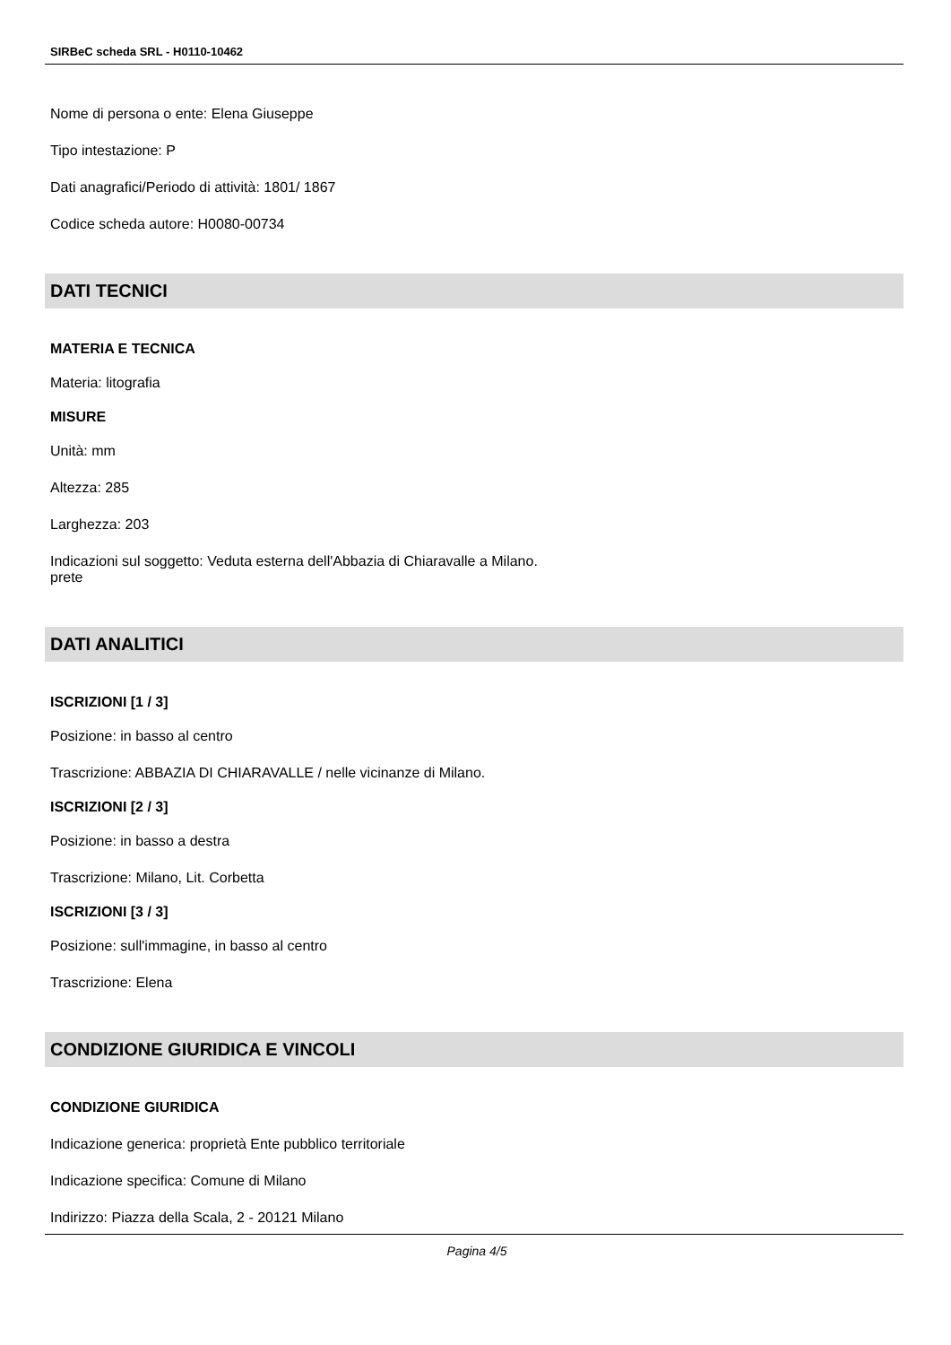SIRBeC scheda SRL - H0110-10462
Nome di persona o ente: Elena Giuseppe
Tipo intestazione: P
Dati anagrafici/Periodo di attività: 1801/ 1867
Codice scheda autore: H0080-00734
DATI TECNICI
MATERIA E TECNICA
Materia: litografia
MISURE
Unità: mm
Altezza: 285
Larghezza: 203
Indicazioni sul soggetto: Veduta esterna dell'Abbazia di Chiaravalle a Milano.
prete
DATI ANALITICI
ISCRIZIONI [1 / 3]
Posizione: in basso al centro
Trascrizione: ABBAZIA DI CHIARAVALLE / nelle vicinanze di Milano.
ISCRIZIONI [2 / 3]
Posizione: in basso a destra
Trascrizione: Milano, Lit. Corbetta
ISCRIZIONI [3 / 3]
Posizione: sull'immagine, in basso al centro
Trascrizione: Elena
CONDIZIONE GIURIDICA E VINCOLI
CONDIZIONE GIURIDICA
Indicazione generica: proprietà Ente pubblico territoriale
Indicazione specifica: Comune di Milano
Indirizzo: Piazza della Scala, 2 - 20121 Milano
Pagina 4/5